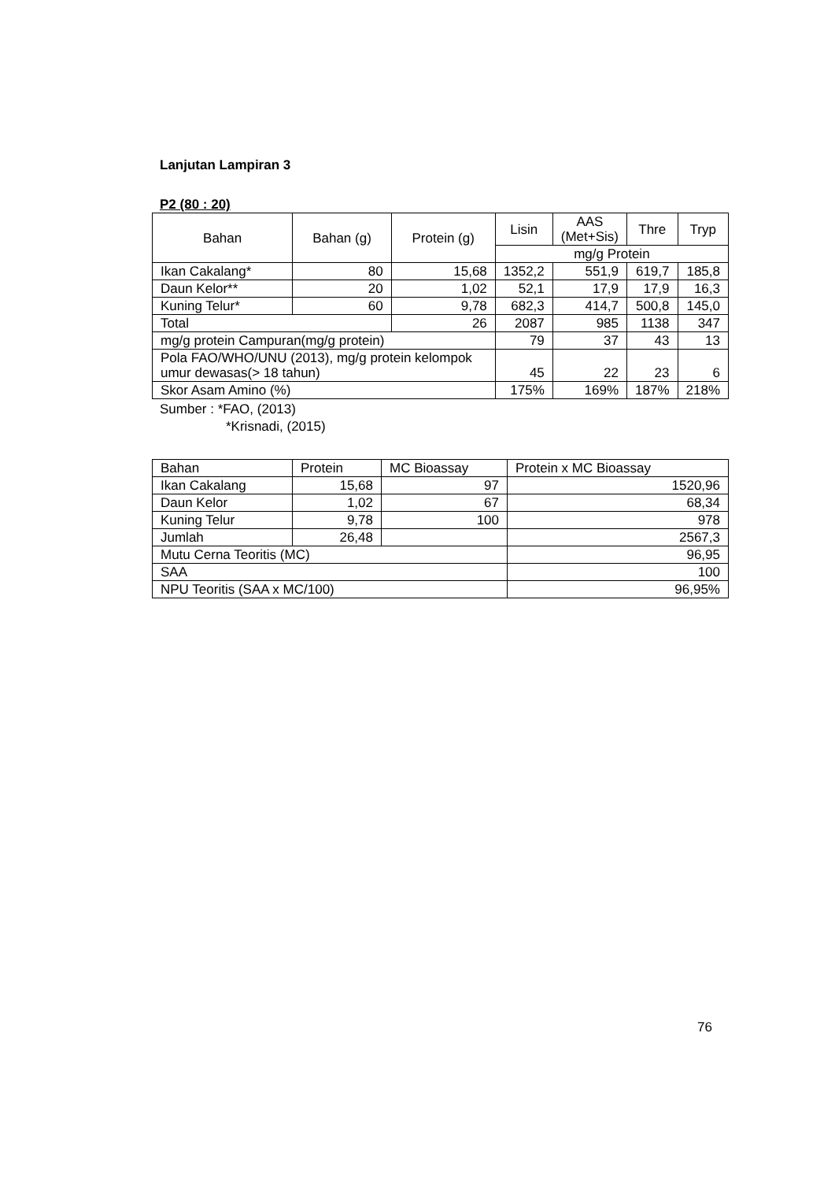Lanjutan Lampiran 3
P2 (80 : 20)
| Bahan | Bahan (g) | Protein (g) | Lisin | AAS (Met+Sis) | Thre | Tryp |
| --- | --- | --- | --- | --- | --- | --- |
| | | | mg/g Protein | | | |
| Ikan Cakalang* | 80 | 15,68 | 1352,2 | 551,9 | 619,7 | 185,8 |
| Daun Kelor** | 20 | 1,02 | 52,1 | 17,9 | 17,9 | 16,3 |
| Kuning Telur* | 60 | 9,78 | 682,3 | 414,7 | 500,8 | 145,0 |
| Total | | 26 | 2087 | 985 | 1138 | 347 |
| mg/g protein Campuran(mg/g protein) | | | 79 | 37 | 43 | 13 |
| Pola FAO/WHO/UNU (2013), mg/g protein kelompok umur dewasas(> 18 tahun) | | | 45 | 22 | 23 | 6 |
| Skor Asam Amino (%) | | | 175% | 169% | 187% | 218% |
Sumber : *FAO, (2013)
*Krisnadi, (2015)
| Bahan | Protein | MC Bioassay | Protein x MC Bioassay |
| Ikan Cakalang | 15,68 | 97 | 1520,96 |
| Daun Kelor | 1,02 | 67 | 68,34 |
| Kuning Telur | 9,78 | 100 | 978 |
| Jumlah | 26,48 | | 2567,3 |
| Mutu Cerna Teoritis (MC) | | | 96,95 |
| SAA | | | 100 |
| NPU Teoritis (SAA x MC/100) | | | 96,95% |
76